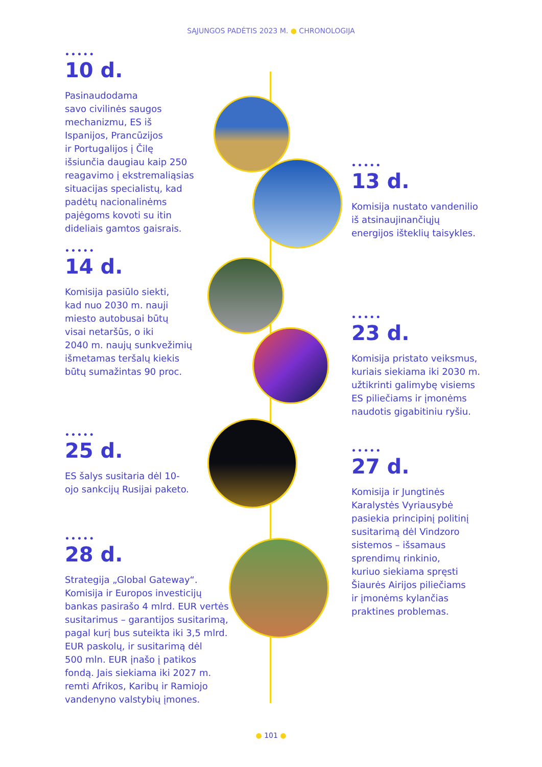SĄJUNGOS PADĖTIS 2023 M. ● CHRONOLOGIJA
•••••
10 d.
Pasinaudodama
savo civilinės saugos
mechanizmu, ES iš
Ispanijos, Prancūzijos
ir Portugalijos į Čilę
išsiunčia daugiau kaip 250
reagavimo į ekstremaliąsias
situacijas specialistų, kad
padėtų nacionalinėms
pajėgoms kovoti su itin
dideliais gamtos gaisrais.
•••••
13 d.
Komisija nustato vandenilio
iš atsinaujinančiųjų
energijos išteklių taisykles.
•••••
14 d.
Komisija pasiūlo siekti,
kad nuo 2030 m. nauji
miesto autobusai būtų
visai netaršūs, o iki
2040 m. naujų sunkvežimių
išmetamas teršalų kiekis
būtų sumažintas 90 proc.
•••••
23 d.
Komisija pristato veiksmus,
kuriais siekiama iki 2030 m.
užtikrinti galimybę visiems
ES piliečiams ir įmonėms
naudotis gigabitiniu ryšiu.
•••••
25 d.
ES šalys susitaria dėl 10-
ojo sankcijų Rusijai paketo.
•••••
27 d.
Komisija ir Jungtinės
Karalystės Vyriausybė
pasiekia principinį politinį
susitarimą dėl Vindzoro
sistemos – išsamaus
sprendimų rinkinio,
kuriuo siekiama spręsti
Šiaurės Airijos piliečiams
ir įmonėms kylančias
praktines problemas.
•••••
28 d.
Strategija „Global Gateway“.
Komisija ir Europos investicijų
bankas pasirašo 4 mlrd. EUR vertės
susitarimus – garantijos susitarimą,
pagal kurį bus suteikta iki 3,5 mlrd.
EUR paskolų, ir susitarimą dėl
500 mln. EUR įnašo į patikos
fondą. Jais siekiama iki 2027 m.
remti Afrikos, Karibų ir Ramiojo
vandenyno valstybių įmones.
● 101 ●